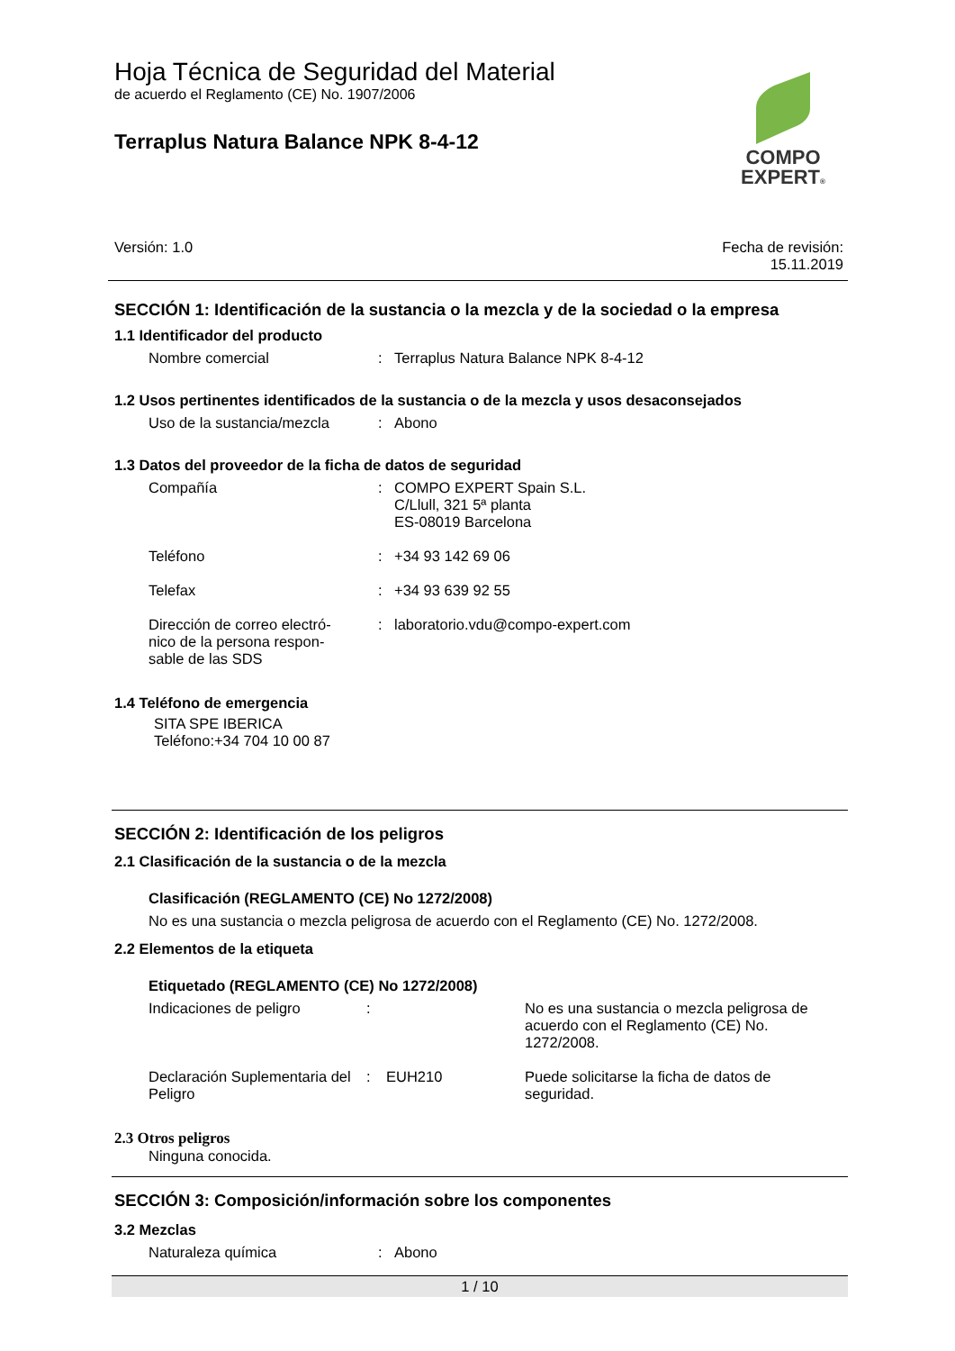Hoja Técnica de Seguridad del Material
de acuerdo el Reglamento (CE) No. 1907/2006
Terraplus Natura Balance NPK 8-4-12
COMPO
EXPERT®
Versión: 1.0 Fecha de revisión:
15.11.2019
SECCIÓN 1: Identificación de la sustancia o la mezcla y de la sociedad o la empresa
1.1 Identificador del producto
| Nombre comercial | : | Terraplus Natura Balance NPK 8-4-12 |
1.2 Usos pertinentes identificados de la sustancia o de la mezcla y usos desaconsejados
| Uso de la sustancia/mezcla | : | Abono |
1.3 Datos del proveedor de la ficha de datos de seguridad
| Compañía | : | COMPO EXPERT Spain S.L. C/Llull, 321 5ª planta ES-08019 Barcelona |
| Teléfono | : | +34 93 142 69 06 |
| Telefax | : | +34 93 639 92 55 |
| Dirección de correo electró- nico de la persona respon- sable de las SDS | : | laboratorio.vdu@compo-expert.com |
1.4 Teléfono de emergencia
SITA SPE IBERICA
Teléfono:+34 704 10 00 87
SECCIÓN 2: Identificación de los peligros
2.1 Clasificación de la sustancia o de la mezcla
Clasificación (REGLAMENTO (CE) No 1272/2008)
No es una sustancia o mezcla peligrosa de acuerdo con el Reglamento (CE) No. 1272/2008.
2.2 Elementos de la etiqueta
Etiquetado (REGLAMENTO (CE) No 1272/2008)
| Indicaciones de peligro | : | | No es una sustancia o mezcla peligrosa de acuerdo con el Reglamento (CE) No. 1272/2008. |
| Declaración Suplementaria del Peligro | : | EUH210 | Puede solicitarse la ficha de datos de seguridad. |
2.3 Otros peligros
Ninguna conocida.
SECCIÓN 3: Composición/información sobre los componentes
3.2 Mezclas
| Naturaleza química | : | Abono |
1 / 10